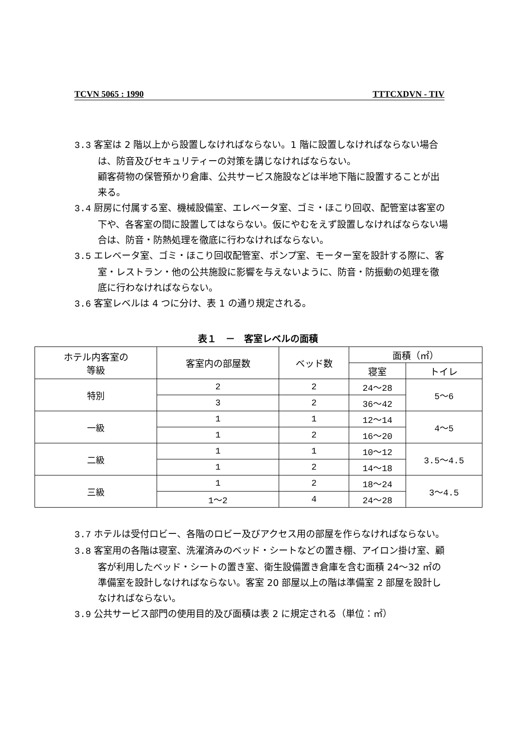TCVN 5065 : 1990 TTTCXDVN - TIV
3.3 客室は 2 階以上から設置しなければならない。1 階に設置しなければならない場合は、防音及びセキュリティーの対策を講じなければならない。
顧客荷物の保管預かり倉庫、公共サービス施設などは半地下階に設置することが出来る。
3.4 厨房に付属する室、機械設備室、エレベータ室、ゴミ・ほこり回収、配管室は客室の下や、各客室の間に設置してはならない。仮にやむをえず設置しなければならない場合は、防音・防熱処理を徹底に行わなければならない。
3.5 エレベータ室、ゴミ・ほこり回収配管室、ポンプ室、モーター室を設計する際に、客室・レストラン・他の公共施設に影響を与えないように、防音・防振動の処理を徹底に行わなければならない。
3.6 客室レベルは 4 つに分け、表 1 の通り規定される。
表１　－　客室レベルの面積
| ホテル内客室の 等級 | 客室内の部屋数 | ベッド数 | 面積（㎡） | |
| --- | --- | --- | --- | --- |
| | | | 寝室 | トイレ |
| 特別 | 2 | 2 | 24～28 | 5～6 |
| | 3 | 2 | 36～42 | |
| 一級 | 1 | 1 | 12～14 | 4～5 |
| | 1 | 2 | 16～20 | |
| 二級 | 1 | 1 | 10～12 | 3.5～4.5 |
| | 1 | 2 | 14～18 | |
| 三級 | 1 | 2 | 18～24 | 3～4.5 |
| | 1～2 | 4 | 24～28 | |
3.7 ホテルは受付ロビー、各階のロビー及びアクセス用の部屋を作らなければならない。
3.8 客室用の各階は寝室、洗濯済みのベッド・シートなどの置き棚、アイロン掛け室、顧客が利用したベッド・シートの置き室、衛生設備置き倉庫を含む面積 24～32 ㎡の準備室を設計しなければならない。客室 20 部屋以上の階は準備室 2 部屋を設計しなければならない。
3.9 公共サービス部門の使用目的及び面積は表 2 に規定される（単位：㎡）